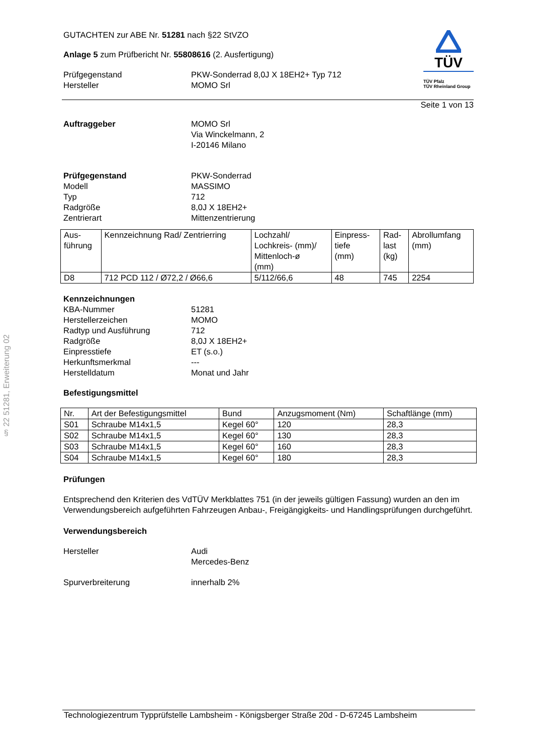§ 22 51281, Erweiterung 02
TÜV
TÜV Pfalz
TÜV Rheinland Group
GUTACHTEN zur ABE Nr. 51281 nach §22 StVZO
Anlage 5 zum Prüfbericht Nr. 55808616 (2. Ausfertigung)
Prüfgegenstand PKW-Sonderrad 8,0J X 18EH2+ Typ 712
Hersteller MOMO Srl
Seite 1 von 13
Auftraggeber MOMO Srl
Via Winckelmann, 2
I-20146 Milano
Prüfgegenstand PKW-Sonderrad
Modell MASSIMO
Typ 712
Radgröße 8,0J X 18EH2+
Zentrierart Mittenzentrierung
| Aus- führung | Kennzeichnung Rad/ Zentrierring | Lochzahl/ Lochkreis- (mm)/ Mittenloch-ø (mm) | Einpress- tiefe (mm) | Rad- last (kg) | Abrollumfang (mm) |
| D8 | 712 PCD 112 / Ø72,2 / Ø66,6 | 5/112/66,6 | 48 | 745 | 2254 |
Kennzeichnungen
KBA-Nummer 51281
Herstellerzeichen MOMO
Radtyp und Ausführung 712
Radgröße 8,0J X 18EH2+
Einpresstiefe ET (s.o.)
Herkunftsmerkmal ---
Herstelldatum Monat und Jahr
Befestigungsmittel
| Nr. | Art der Befestigungsmittel | Bund | Anzugsmoment (Nm) | Schaftlänge (mm) |
| S01 | Schraube M14x1,5 | Kegel 60° | 120 | 28,3 |
| S02 | Schraube M14x1,5 | Kegel 60° | 130 | 28,3 |
| S03 | Schraube M14x1,5 | Kegel 60° | 160 | 28,3 |
| S04 | Schraube M14x1,5 | Kegel 60° | 180 | 28,3 |
Prüfungen
Entsprechend den Kriterien des VdTÜV Merkblattes 751 (in der jeweils gültigen Fassung) wurden an den im Verwendungsbereich aufgeführten Fahrzeugen Anbau-, Freigängigkeits- und Handlingsprüfungen durchgeführt.
Verwendungsbereich
Hersteller Audi
Mercedes-Benz
Spurverbreiterung innerhalb 2%
Technologiezentrum Typprüfstelle Lambsheim - Königsberger Straße 20d - D-67245 Lambsheim